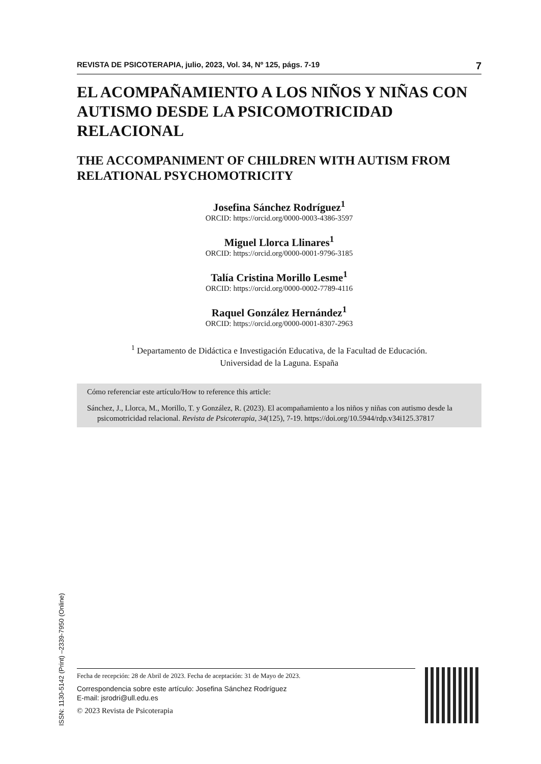REVISTA DE PSICOTERAPIA, julio, 2023, Vol. 34, Nº 125, págs. 7-19 7
EL ACOMPAÑAMIENTO A LOS NIÑOS Y NIÑAS CON AUTISMO DESDE LA PSICOMOTRICIDAD RELACIONAL
THE ACCOMPANIMENT OF CHILDREN WITH AUTISM FROM RELATIONAL PSYCHOMOTRICITY
Josefina Sánchez Rodríguez<sup>1</sup>
ORCID: https://orcid.org/0000-0003-4386-3597
Miguel Llorca Llinares<sup>1</sup>
ORCID: https://orcid.org/0000-0001-9796-3185
Talía Cristina Morillo Lesme<sup>1</sup>
ORCID: https://orcid.org/0000-0002-7789-4116
Raquel González Hernández<sup>1</sup>
ORCID: https://orcid.org/0000-0001-8307-2963
<sup>1</sup> Departamento de Didáctica e Investigación Educativa, de la Facultad de Educación.
Universidad de la Laguna. España
Cómo referenciar este artículo/How to reference this article:
Sánchez, J., Llorca, M., Morillo, T. y González, R. (2023). El acompañamiento a los niños y niñas con autismo desde la psicomotricidad relacional. Revista de Psicoterapia, 34(125), 7-19. https://doi.org/10.5944/rdp.v34i125.37817
ISSN: 1130-5142 (Print) –2339-7950 (Online)
Fecha de recepción: 28 de Abril de 2023. Fecha de aceptación: 31 de Mayo de 2023.
Correspondencia sobre este artículo: Josefina Sánchez Rodríguez
E-mail: jsrodri@ull.edu.es
© 2023 Revista de Psicoterapia